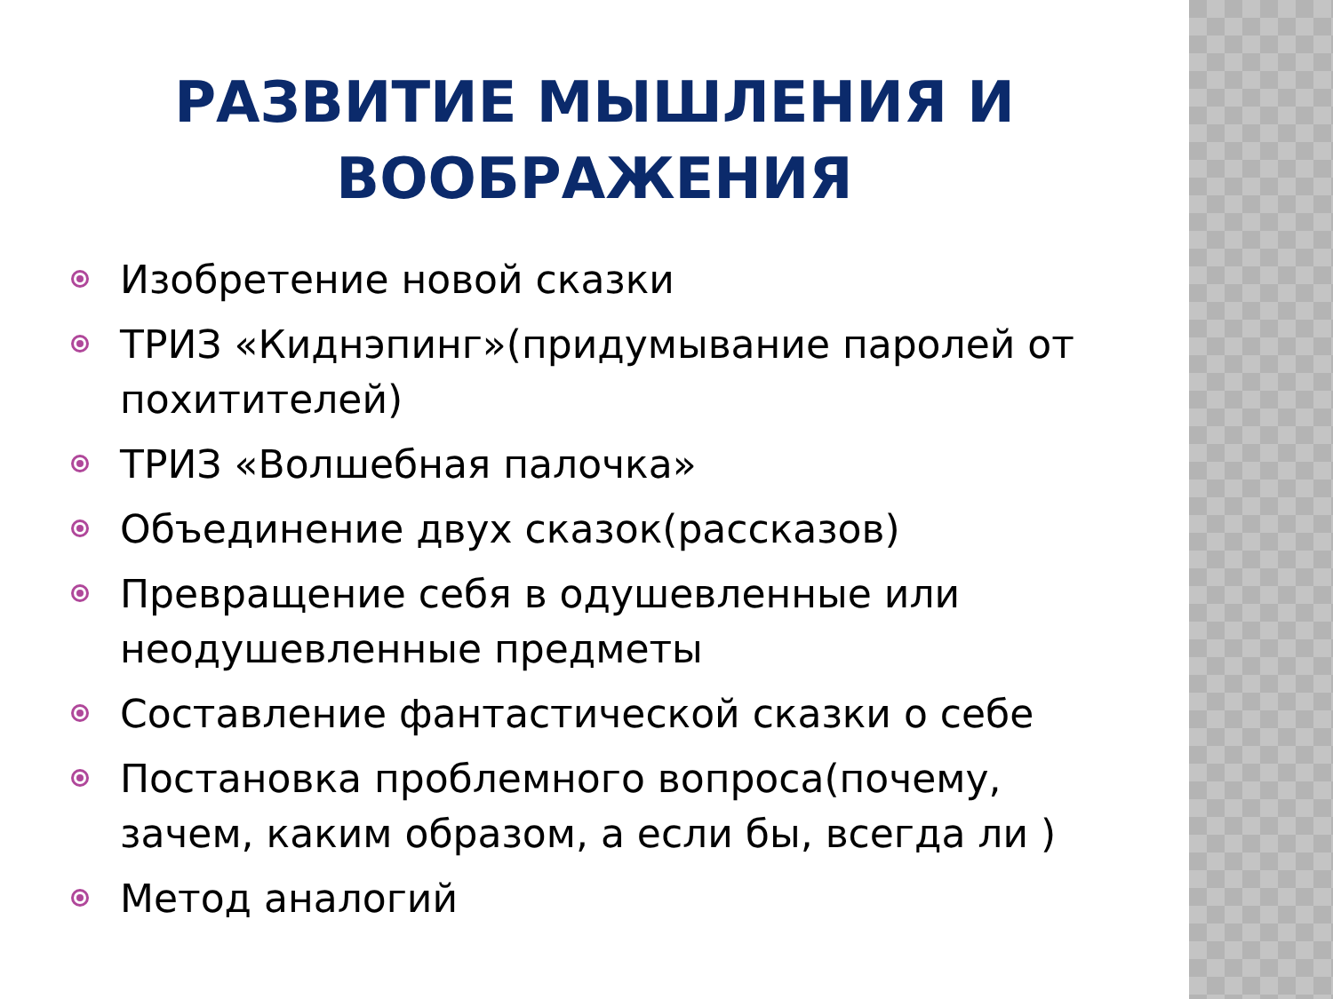РАЗВИТИЕ МЫШЛЕНИЯ И
ВООБРАЖЕНИЯ
Изобретение новой сказки
ТРИЗ «Киднэпинг»(придумывание паролей от похитителей)
ТРИЗ «Волшебная палочка»
Объединение двух сказок(рассказов)
Превращение себя в одушевленные или неодушевленные предметы
Составление фантастической сказки о себе
Постановка проблемного вопроса(почему, зачем, каким образом, а если бы, всегда ли )
Метод аналогий